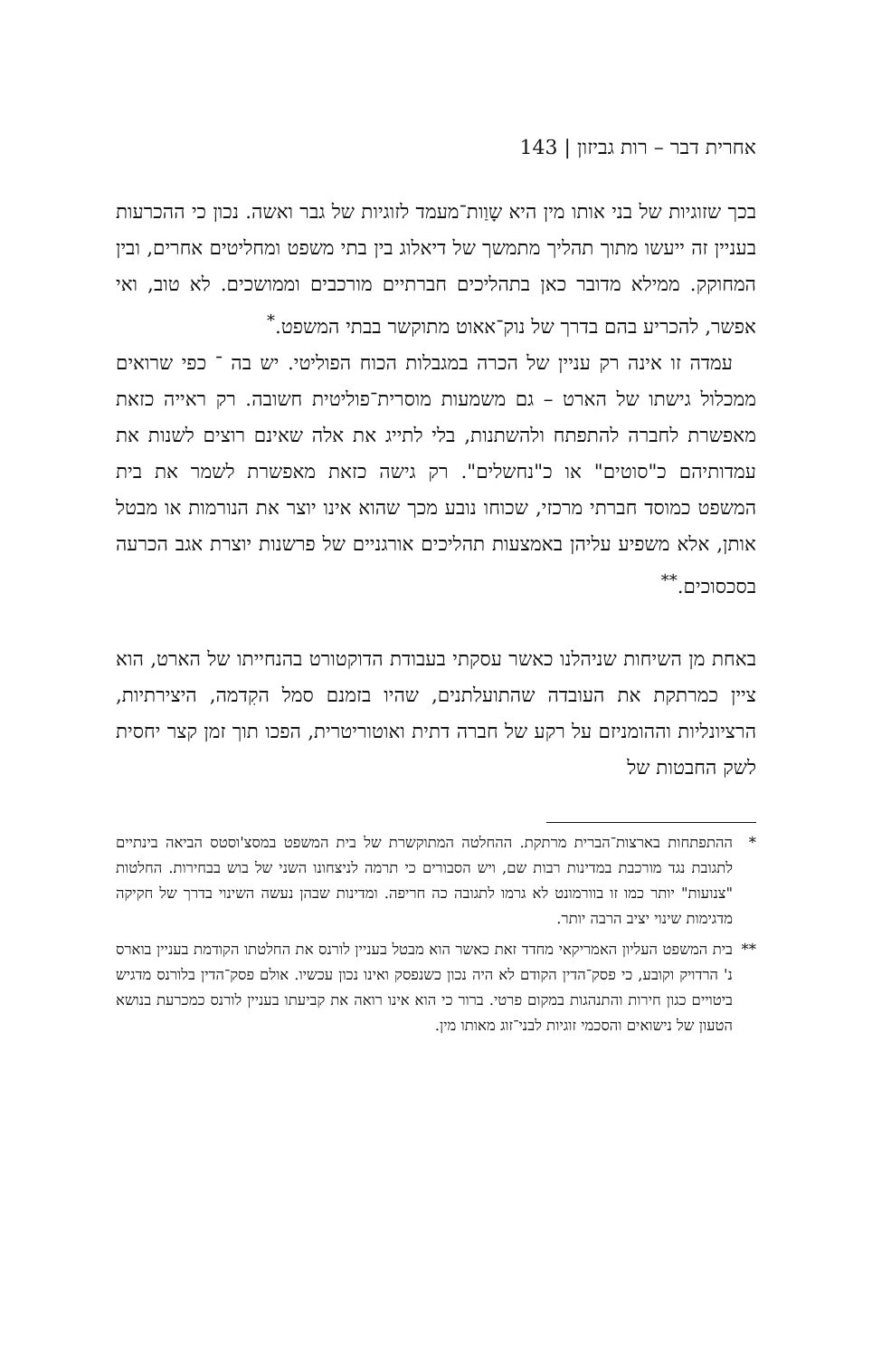אחרית דבר – רות גביזון | 143
בכך שזוגיות של בני אותו מין היא שָוַות־מעמד לזוגיות של גבר ואשה. נכון כי ההכרעות בעניין זה ייעשו מתוך תהליך מתמשך של דיאלוג בין בתי משפט ומחליטים אחרים, ובין המחוקק. ממילא מדובר כאן בתהליכים חברתיים מורכבים וממושכים. לא טוב, ואי אפשר, להכריע בהם בדרך של נוק־אאוט מתוקשר בבתי המשפט.<sup>*</sup>
עמדה זו אינה רק עניין של הכרה במגבלות הכוח הפוליטי. יש בה ־ כפי שרואים ממכלול גישתו של הארט – גם משמעות מוסרית־פוליטית חשובה. רק ראייה כזאת מאפשרת לחברה להתפתח ולהשתנות, בלי לתייג את אלה שאינם רוצים לשנות את עמדותיהם כ"סוטים" או כ"נחשלים". רק גישה כזאת מאפשרת לשמר את בית המשפט כמוסד חברתי מרכזי, שכוחו נובע מכך שהוא אינו יוצר את הנורמות או מבטל אותן, אלא משפיע עליהן באמצעות תהליכים אורגניים של פרשנות יוצרת אגב הכרעה בסכסוכים.<sup>**</sup>
באחת מן השיחות שניהלנו כאשר עסקתי בעבודת הדוקטורט בהנחייתו של הארט, הוא ציין כמרתקת את העובדה שהתועלתנים, שהיו בזמנם סמל הקִדמה, היצירתיות, הרציונליות וההומניזם על רקע של חברה דתית ואוטוריטרית, הפכו תוך זמן קצר יחסית לשק החבטות של
* ההתפתחות בארצות־הברית מרתקת. ההחלטה המתוקשרת של בית המשפט במסצ'וסטס הביאה בינתיים לתגובת נגד מורכבת במדינות רבות שם, ויש הסבורים כי תרמה לניצחונו השני של בוש בבחירות. החלטות "צנועות" יותר כמו זו בוורמונט לא גרמו לתגובה כה חריפה. ומדינות שבהן נעשה השינוי בדרך של חקיקה מדגימות שינוי יציב הרבה יותר.
** בית המשפט העליון האמריקאי מחדד זאת כאשר הוא מבטל בעניין לורנס את החלטתו הקודמת בעניין בוארס נ' הרדויק וקובע, כי פסק־הדין הקודם לא היה נכון כשנפסק ואינו נכון עכשיו. אולם פסק־הדין בלורנס מדגיש ביטויים כגון חירות והתנהגות במקום פרטי. ברור כי הוא אינו רואה את קביעתו בעניין לורנס כמכרעת בנושא הטעון של נישואים והסכמי זוגיות לבני־זוג מאותו מין.